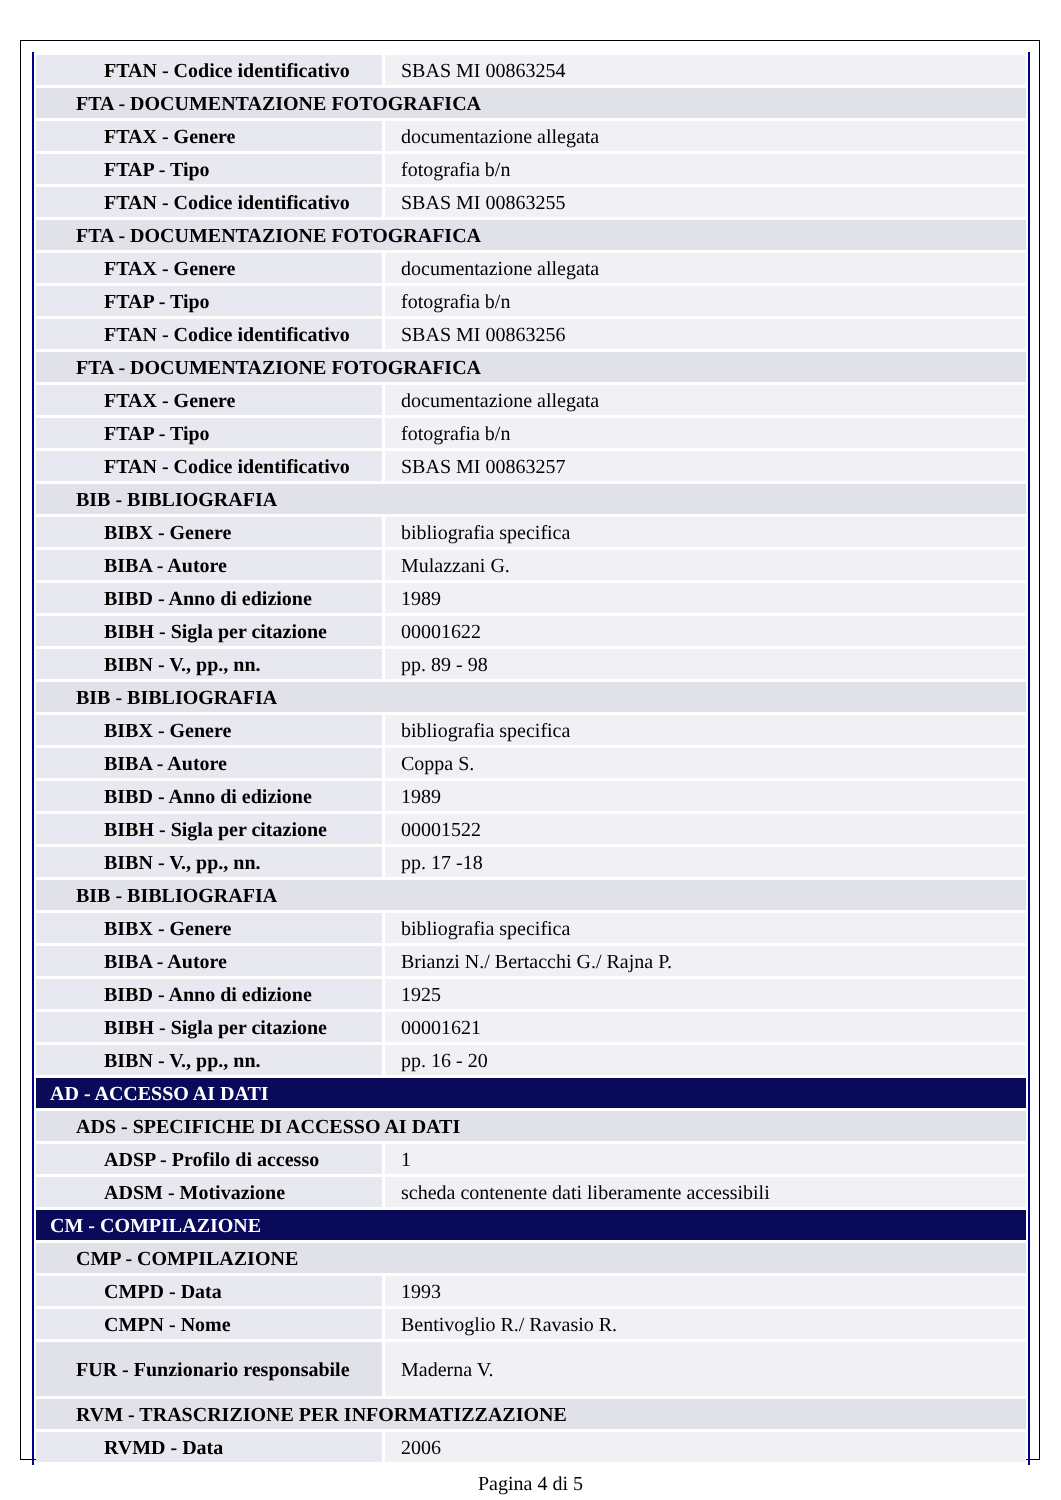| FTAN - Codice identificativo | SBAS MI 00863254 |
| FTA - DOCUMENTAZIONE FOTOGRAFICA | |
| FTAX - Genere | documentazione allegata |
| FTAP - Tipo | fotografia b/n |
| FTAN - Codice identificativo | SBAS MI 00863255 |
| FTA - DOCUMENTAZIONE FOTOGRAFICA | |
| FTAX - Genere | documentazione allegata |
| FTAP - Tipo | fotografia b/n |
| FTAN - Codice identificativo | SBAS MI 00863256 |
| FTA - DOCUMENTAZIONE FOTOGRAFICA | |
| FTAX - Genere | documentazione allegata |
| FTAP - Tipo | fotografia b/n |
| FTAN - Codice identificativo | SBAS MI 00863257 |
| BIB - BIBLIOGRAFIA | |
| BIBX - Genere | bibliografia specifica |
| BIBA - Autore | Mulazzani G. |
| BIBD - Anno di edizione | 1989 |
| BIBH - Sigla per citazione | 00001622 |
| BIBN - V., pp., nn. | pp. 89 - 98 |
| BIB - BIBLIOGRAFIA | |
| BIBX - Genere | bibliografia specifica |
| BIBA - Autore | Coppa S. |
| BIBD - Anno di edizione | 1989 |
| BIBH - Sigla per citazione | 00001522 |
| BIBN - V., pp., nn. | pp. 17 -18 |
| BIB - BIBLIOGRAFIA | |
| BIBX - Genere | bibliografia specifica |
| BIBA - Autore | Brianzi N./ Bertacchi G./ Rajna P. |
| BIBD - Anno di edizione | 1925 |
| BIBH - Sigla per citazione | 00001621 |
| BIBN - V., pp., nn. | pp. 16 - 20 |
| AD - ACCESSO AI DATI | |
| ADS - SPECIFICHE DI ACCESSO AI DATI | |
| ADSP - Profilo di accesso | 1 |
| ADSM - Motivazione | scheda contenente dati liberamente accessibili |
| CM - COMPILAZIONE | |
| CMP - COMPILAZIONE | |
| CMPD - Data | 1993 |
| CMPN - Nome | Bentivoglio R./ Ravasio R. |
| FUR - Funzionario responsabile | Maderna V. |
| RVM - TRASCRIZIONE PER INFORMATIZZAZIONE | |
| RVMD - Data | 2006 |
Pagina 4 di 5